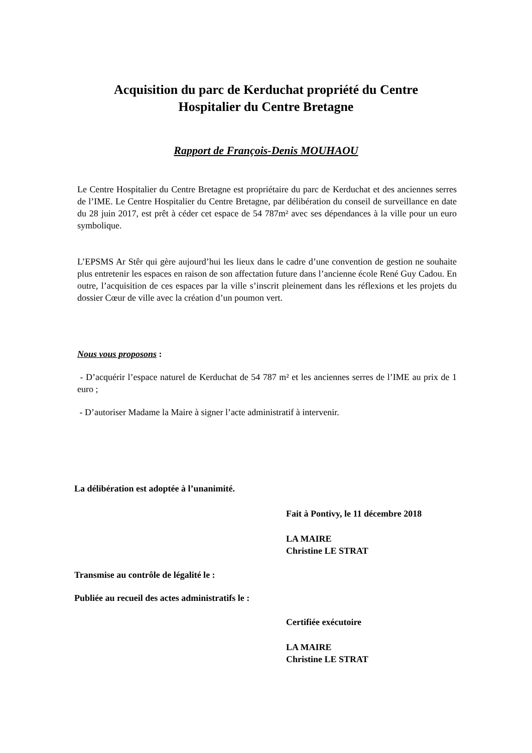Acquisition du parc de Kerduchat propriété du Centre
Hospitalier du Centre Bretagne
Rapport de François-Denis MOUHAOU
Le Centre Hospitalier du Centre Bretagne est propriétaire du parc de Kerduchat et des anciennes serres de l’IME. Le Centre Hospitalier du Centre Bretagne, par délibération du conseil de surveillance en date du 28 juin 2017, est prêt à céder cet espace de 54 787m² avec ses dépendances à la ville pour un euro symbolique.
L’EPSMS Ar Stêr qui gère aujourd’hui les lieux dans le cadre d’une convention de gestion ne souhaite plus entretenir les espaces en raison de son affectation future dans l’ancienne école René Guy Cadou. En outre, l’acquisition de ces espaces par la ville s’inscrit pleinement dans les réflexions et les projets du dossier Cœur de ville avec la création d’un poumon vert.
Nous vous proposons :
- D’acquérir l’espace naturel de Kerduchat de 54 787 m² et les anciennes serres de l’IME au prix de 1 euro ;
- D’autoriser Madame la Maire à signer l’acte administratif à intervenir.
La délibération est adoptée à l’unanimité.
Fait à Pontivy, le 11 décembre 2018
LA MAIRE
Christine LE STRAT
Transmise au contrôle de légalité le :
Publiée au recueil des actes administratifs le :
Certifiée exécutoire
LA MAIRE
Christine LE STRAT